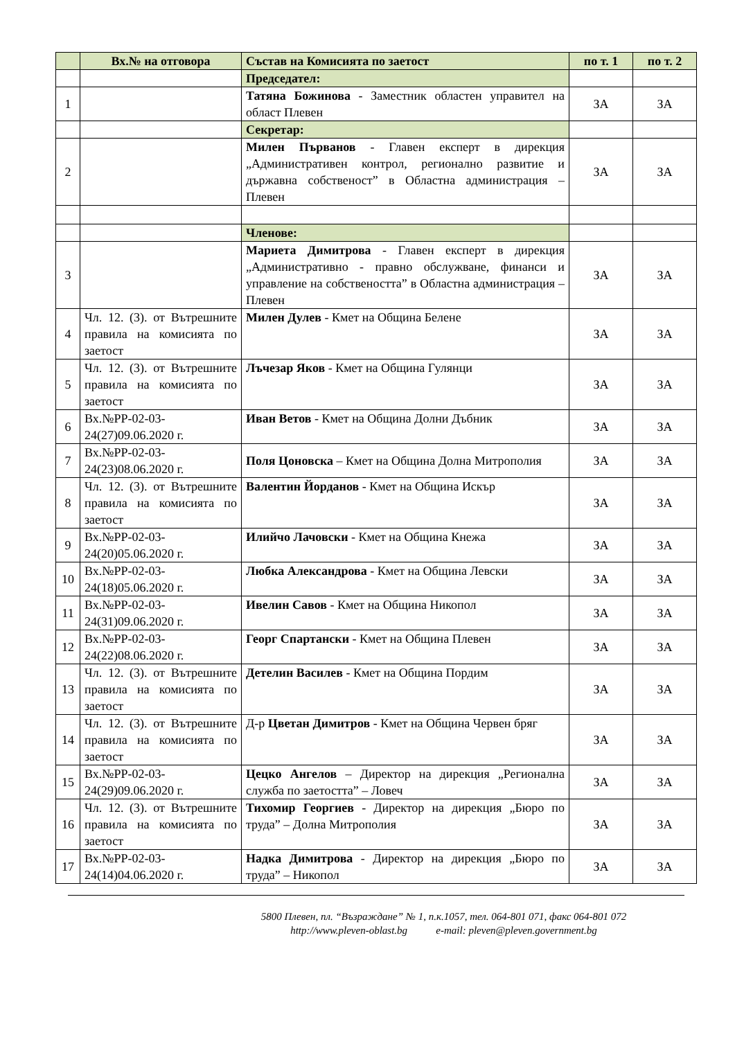| | Вх.№ на отговора | Състав на Комисията по заетост | по т. 1 | по т. 2 |
| --- | --- | --- | --- | --- |
| | | Председател: | | |
| 1 | | Татяна Божинова - Заместник областен управител на област Плевен | ЗА | ЗА |
| | | Секретар: | | |
| 2 | | Милен Първанов - Главен експерт в дирекция „Административен контрол, регионално развитие и държавна собственост” в Областна администрация – Плевен | ЗА | ЗА |
| | | Членове: | | |
| 3 | | Мариета Димитрова - Главен експерт в дирекция „Административно - правно обслужване, финанси и управление на собствеността” в Областна администрация – Плевен | ЗА | ЗА |
| 4 | Чл. 12. (3). от Вътрешните правила на комисията по заетост | Милен Дулев - Кмет на Община Белене | ЗА | ЗА |
| 5 | Чл. 12. (3). от Вътрешните правила на комисията по заетост | Лъчезар Яков - Кмет на Община Гулянци | ЗА | ЗА |
| 6 | Вх.№РР-02-03-24(27)09.06.2020 г. | Иван Ветов - Кмет на Община Долни Дъбник | ЗА | ЗА |
| 7 | Вх.№РР-02-03-24(23)08.06.2020 г. | Поля Цоновска – Кмет на Община Долна Митрополия | ЗА | ЗА |
| 8 | Чл. 12. (3). от Вътрешните правила на комисията по заетост | Валентин Йорданов - Кмет на Община Искър | ЗА | ЗА |
| 9 | Вх.№РР-02-03-24(20)05.06.2020 г. | Илийчо Лачовски - Кмет на Община Кнежа | ЗА | ЗА |
| 10 | Вх.№РР-02-03-24(18)05.06.2020 г. | Любка Александрова - Кмет на Община Левски | ЗА | ЗА |
| 11 | Вх.№РР-02-03-24(31)09.06.2020 г. | Ивелин Савов - Кмет на Община Никопол | ЗА | ЗА |
| 12 | Вх.№РР-02-03-24(22)08.06.2020 г. | Георг Спартански - Кмет на Община Плевен | ЗА | ЗА |
| 13 | Чл. 12. (3). от Вътрешните правила на комисията по заетост | Детелин Василев - Кмет на Община Пордим | ЗА | ЗА |
| 14 | Чл. 12. (3). от Вътрешните правила на комисията по заетост | Д-р Цветан Димитров - Кмет на Община Червен бряг | ЗА | ЗА |
| 15 | Вх.№РР-02-03-24(29)09.06.2020 г. | Цецко Ангелов – Директор на дирекция „Регионална служба по заетостта” – Ловеч | ЗА | ЗА |
| 16 | Чл. 12. (3). от Вътрешните правила на комисията по заетост | Тихомир Георгиев - Директор на дирекция „Бюро по труда” – Долна Митрополия | ЗА | ЗА |
| 17 | Вх.№РР-02-03-24(14)04.06.2020 г. | Надка Димитрова - Директор на дирекция „Бюро по труда” – Никопол | ЗА | ЗА |
5800 Плевен, пл. “Възраждане” № 1, п.к.1057, тел. 064-801 071, факс 064-801 072
http://www.pleven-oblast.bg e-mail: pleven@pleven.government.bg